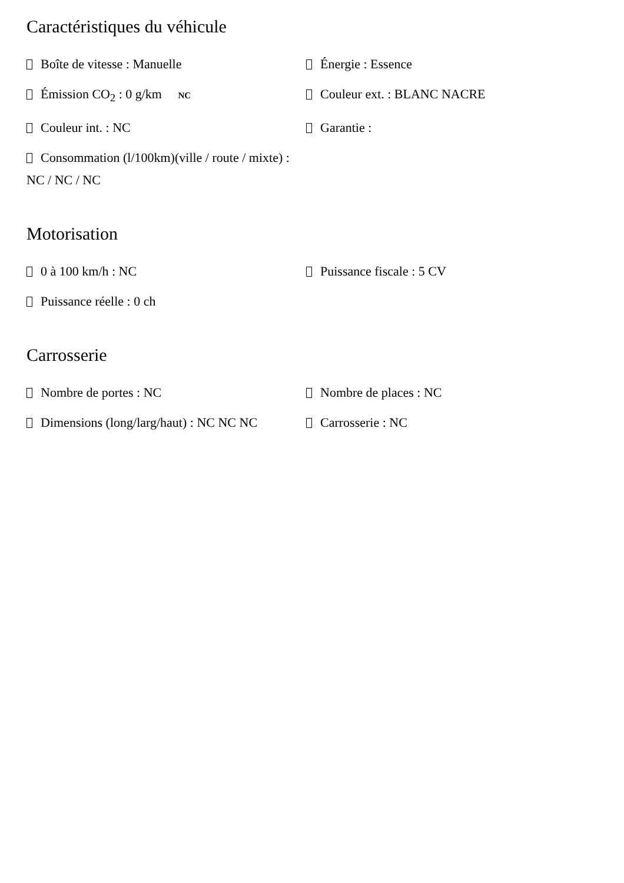Caractéristiques du véhicule
Boîte de vitesse : Manuelle
Énergie : Essence
Émission CO<sub>2</sub> : 0 g/km NC
Couleur ext. : BLANC NACRE
Couleur int. : NC
Garantie :
Consommation (l/100km)(ville / route / mixte) : NC / NC / NC
Motorisation
0 à 100 km/h : NC
Puissance fiscale : 5 CV
Puissance réelle : 0 ch
Carrosserie
Nombre de portes : NC
Nombre de places : NC
Dimensions (long/larg/haut) : NC NC NC
Carrosserie : NC